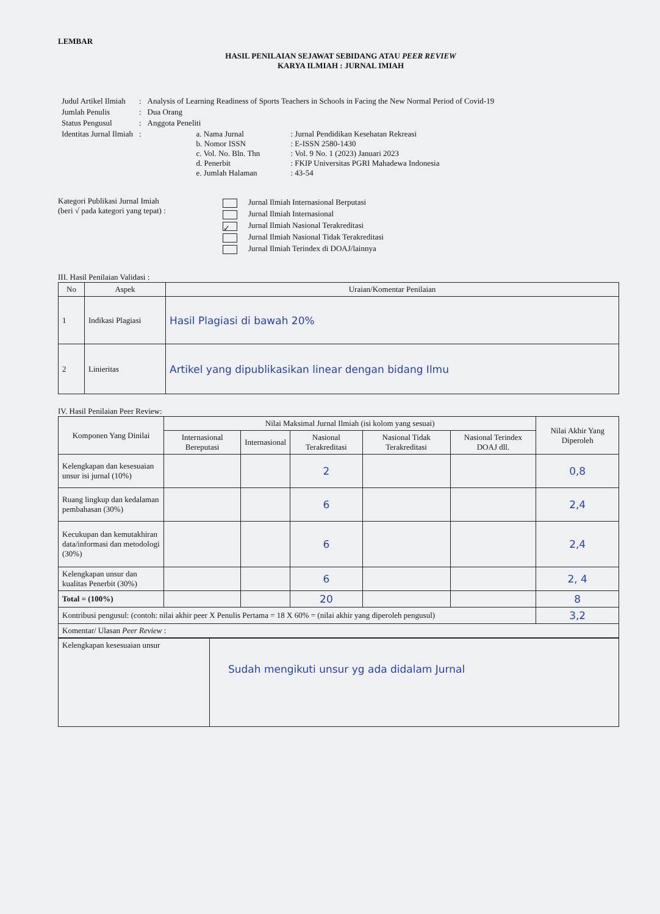LEMBAR
HASIL PENILAIAN SEJAWAT SEBIDANG ATAU PEER REVIEW
KARYA ILMIAH : JURNAL IMIAH
| Judul Artikel Ilmiah | : | Analysis of Learning Readiness of Sports Teachers in Schools in Facing the New Normal Period of Covid-19 | | |
| Jumlah Penulis | : | Dua Orang | | |
| Status Pengusul | : | Anggota Peneliti | | |
| Identitas Jurnal Ilmiah | : | | a. Nama Jurnal b. Nomor ISSN c. Vol. No. Bln. Thn d. Penerbit e. Jumlah Halaman | : Jurnal Pendidikan Kesehatan Rekreasi : E-ISSN 2580-1430 : Vol. 9 No. 1 (2023) Januari 2023 : FKIP Universitas PGRI Mahadewa Indonesia : 43-54 |
Kategori Publikasi Jurnal Imiah
(beri √ pada kategori yang tepat) :
Jurnal Ilmiah Internasional Berputasi
Jurnal Ilmiah Internasional
✓ Jurnal Ilmiah Nasional Terakreditasi
Jurnal Ilmiah Nasional Tidak Terakreditasi
Jurnal Ilmiah Terindex di DOAJ/lainnya
III. Hasil Penilaian Validasi :
| No | Aspek | Uraian/Komentar Penilaian |
| --- | --- | --- |
| 1 | Indikasi Plagiasi | Hasil Plagiasi di bawah 20% |
| 2 | Linieritas | Artikel yang dipublikasikan linear dengan bidang Ilmu |
IV. Hasil Penilaian Peer Review:
| Komponen Yang Dinilai | Nilai Maksimal Jurnal Ilmiah (isi kolom yang sesuai) | | | | | Nilai Akhir Yang Diperoleh |
| --- | --- | --- | --- | --- | --- | --- |
| | Internasional Bereputasi | Internasional | Nasional Terakreditasi | Nasional Tidak Terakreditasi | Nasional Terindex DOAJ dll. | |
| Kelengkapan dan kesesuaian unsur isi jurnal (10%) | | | 2 | | | 0,8 |
| Ruang lingkup dan kedalaman pembahasan (30%) | | | 6 | | | 2,4 |
| Kecukupan dan kemutakhiran data/informasi dan metodologi (30%) | | | 6 | | | 2,4 |
| Kelengkapan unsur dan kualitas Penerbit (30%) | | | 6 | | | 2, 4 |
| Total = (100%) | | | 20 | | | 8 |
| Kontribusi pengusul: (contoh: nilai akhir peer X Penulis Pertama = 18 X 60% = (nilai akhir yang diperoleh pengusul) | | | | | | 3,2 |
| Komentar/ Ulasan Peer Review : | | | | | | |
| Kelengkapan kesesuaian unsur | Sudah mengikuti unsur yg ada didalam Jurnal |